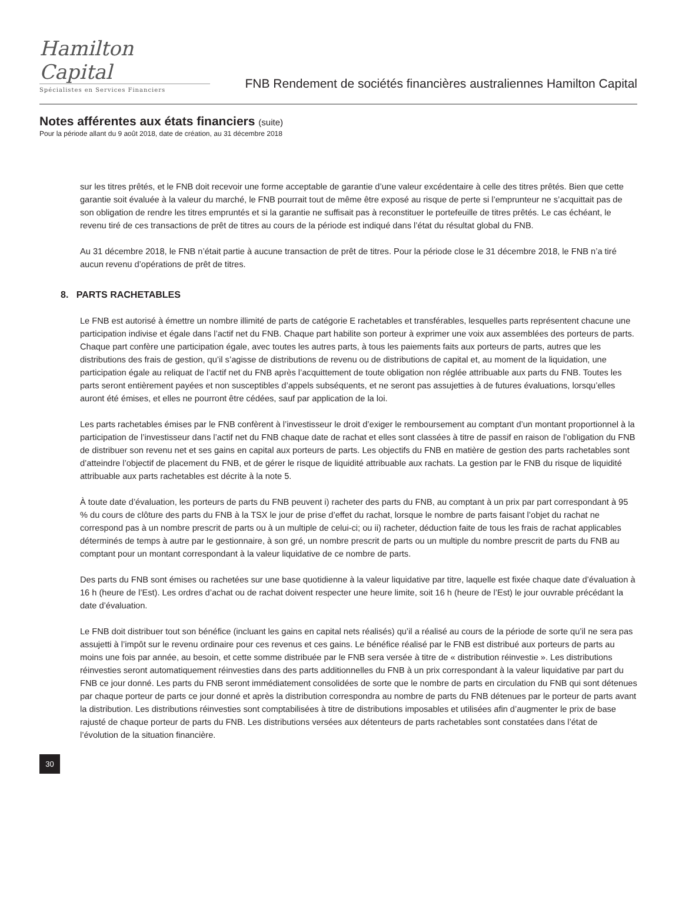Hamilton Capital
Spécialistes en Services Financiers
FNB Rendement de sociétés financières australiennes Hamilton Capital
Notes afférentes aux états financiers (suite)
Pour la période allant du 9 août 2018, date de création, au 31 décembre 2018
sur les titres prêtés, et le FNB doit recevoir une forme acceptable de garantie d’une valeur excédentaire à celle des titres prêtés. Bien que cette garantie soit évaluée à la valeur du marché, le FNB pourrait tout de même être exposé au risque de perte si l’emprunteur ne s’acquittait pas de son obligation de rendre les titres empruntés et si la garantie ne suffisait pas à reconstituer le portefeuille de titres prêtés. Le cas échéant, le revenu tiré de ces transactions de prêt de titres au cours de la période est indiqué dans l’état du résultat global du FNB.
Au 31 décembre 2018, le FNB n’était partie à aucune transaction de prêt de titres. Pour la période close le 31 décembre 2018, le FNB n’a tiré aucun revenu d’opérations de prêt de titres.
8. PARTS RACHETABLES
Le FNB est autorisé à émettre un nombre illimité de parts de catégorie E rachetables et transférables, lesquelles parts représentent chacune une participation indivise et égale dans l’actif net du FNB. Chaque part habilite son porteur à exprimer une voix aux assemblées des porteurs de parts. Chaque part confère une participation égale, avec toutes les autres parts, à tous les paiements faits aux porteurs de parts, autres que les distributions des frais de gestion, qu’il s’agisse de distributions de revenu ou de distributions de capital et, au moment de la liquidation, une participation égale au reliquat de l’actif net du FNB après l’acquittement de toute obligation non réglée attribuable aux parts du FNB. Toutes les parts seront entièrement payées et non susceptibles d’appels subséquents, et ne seront pas assujetties à de futures évaluations, lorsqu’elles auront été émises, et elles ne pourront être cédées, sauf par application de la loi.
Les parts rachetables émises par le FNB confèrent à l’investisseur le droit d’exiger le remboursement au comptant d’un montant proportionnel à la participation de l’investisseur dans l’actif net du FNB chaque date de rachat et elles sont classées à titre de passif en raison de l’obligation du FNB de distribuer son revenu net et ses gains en capital aux porteurs de parts. Les objectifs du FNB en matière de gestion des parts rachetables sont d’atteindre l’objectif de placement du FNB, et de gérer le risque de liquidité attribuable aux rachats. La gestion par le FNB du risque de liquidité attribuable aux parts rachetables est décrite à la note 5.
À toute date d’évaluation, les porteurs de parts du FNB peuvent i) racheter des parts du FNB, au comptant à un prix par part correspondant à 95 % du cours de clôture des parts du FNB à la TSX le jour de prise d’effet du rachat, lorsque le nombre de parts faisant l’objet du rachat ne correspond pas à un nombre prescrit de parts ou à un multiple de celui-ci; ou ii) racheter, déduction faite de tous les frais de rachat applicables déterminés de temps à autre par le gestionnaire, à son gré, un nombre prescrit de parts ou un multiple du nombre prescrit de parts du FNB au comptant pour un montant correspondant à la valeur liquidative de ce nombre de parts.
Des parts du FNB sont émises ou rachetées sur une base quotidienne à la valeur liquidative par titre, laquelle est fixée chaque date d’évaluation à 16 h (heure de l’Est). Les ordres d’achat ou de rachat doivent respecter une heure limite, soit 16 h (heure de l’Est) le jour ouvrable précédant la date d’évaluation.
Le FNB doit distribuer tout son bénéfice (incluant les gains en capital nets réalisés) qu’il a réalisé au cours de la période de sorte qu’il ne sera pas assujetti à l’impôt sur le revenu ordinaire pour ces revenus et ces gains. Le bénéfice réalisé par le FNB est distribué aux porteurs de parts au moins une fois par année, au besoin, et cette somme distribuée par le FNB sera versée à titre de « distribution réinvestie ». Les distributions réinvesties seront automatiquement réinvesties dans des parts additionnelles du FNB à un prix correspondant à la valeur liquidative par part du FNB ce jour donné. Les parts du FNB seront immédiatement consolidées de sorte que le nombre de parts en circulation du FNB qui sont détenues par chaque porteur de parts ce jour donné et après la distribution correspondra au nombre de parts du FNB détenues par le porteur de parts avant la distribution. Les distributions réinvesties sont comptabilisées à titre de distributions imposables et utilisées afin d’augmenter le prix de base rajusté de chaque porteur de parts du FNB. Les distributions versées aux détenteurs de parts rachetables sont constatées dans l’état de l’évolution de la situation financière.
30